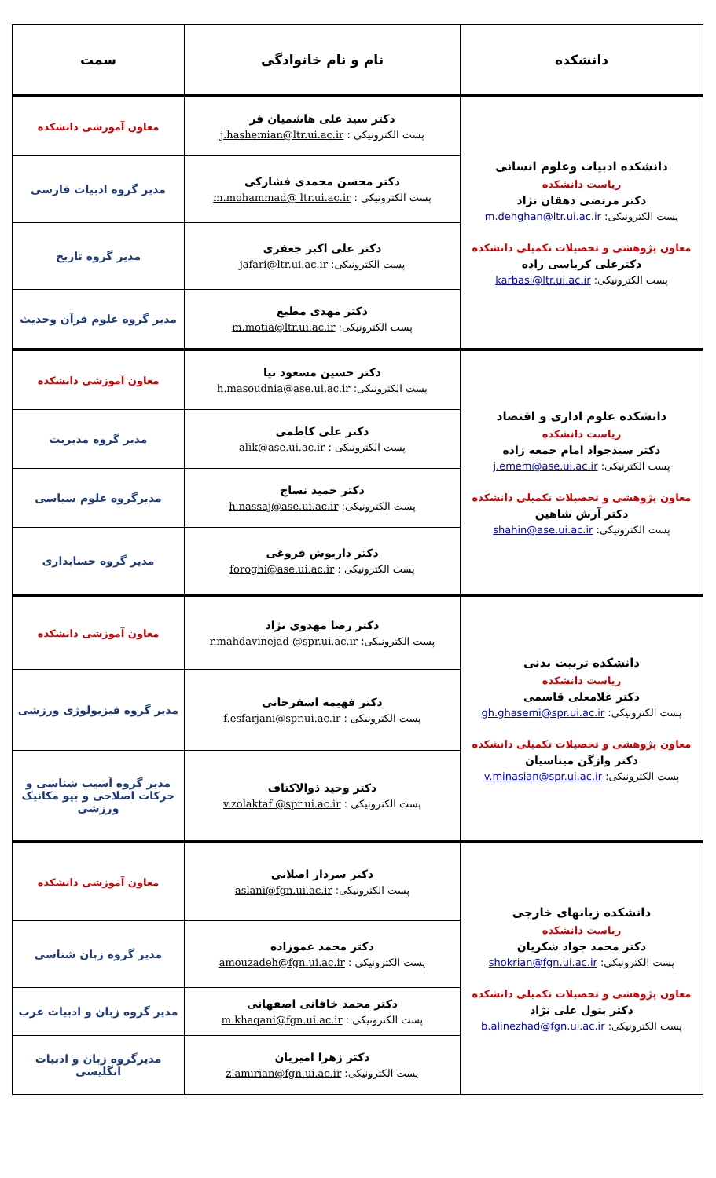| دانشکده | نام و نام خانوادگی | سمت |
| --- | --- | --- |
| دانشکده ادبیات وعلوم انسانی ریاست دانشکده دکتر مرتضی دهقان نژاد پست الکترونیکی: m.dehghan@ltr.ui.ac.ir معاون پژوهشی و تحصیلات تکمیلی دانشکده دکترعلی کرباسی زاده پست الکترونیکی: karbasi@ltr.ui.ac.ir | دکتر سید علی هاشمیان فر پست الکترونیکی : j.hashemian@ltr.ui.ac.ir | معاون آموزشی دانشکده |
| | دکتر محسن محمدی فشارکی پست الکترونیکی : m.mohammad@ ltr.ui.ac.ir | مدیر گروه ادبیات فارسی |
| | دکتر علی اکبر جعفری پست الکترونیکی: jafari@ltr.ui.ac.ir | مدیر گروه تاریخ |
| | دکتر مهدی مطیع پست الکترونیکی: m.motia@ltr.ui.ac.ir | مدیر گروه علوم قرآن وحدیث |
| دانشکده علوم اداری و اقتصاد ریاست دانشکده دکتر سیدجواد امام جمعه زاده پست الکترنیکی: j.emem@ase.ui.ac.ir معاون پژوهشی و تحصیلات تکمیلی دانشکده دکتر آرش شاهین پست الکترونیکی: shahin@ase.ui.ac.ir | دکتر حسین مسعود نیا پست الکترونیکی: h.masoudnia@ase.ui.ac.ir | معاون آموزشی دانشکده |
| | دکتر علی کاظمی پست الکترونیکی : alik@ase.ui.ac.ir | مدیر گروه مدیریت |
| | دکتر حمید نساج پست الکترونیکی: h.nassaj@ase.ui.ac.ir | مدیرگروه علوم سیاسی |
| | دکتر داریوش فروغی پست الکترونیکی : foroghi@ase.ui.ac.ir | مدیر گروه حسابداری |
| دانشکده تربیت بدنی ریاست دانشکده دکتر غلامعلی قاسمی پست الکترونیکی: gh.ghasemi@spr.ui.ac.ir معاون پژوهشی و تحصیلات تکمیلی دانشکده دکتر وازگن میناسیان پست الکترونیکی: v.minasian@spr.ui.ac.ir | دکتر رضا مهدوی نژاد پست الکترونیکی: r.mahdavinejad @spr.ui.ac.ir | معاون آموزشی دانشکده |
| | دکتر فهیمه اسفرجانی پست الکترونیکی : f.esfarjani@spr.ui.ac.ir | مدیر گروه فیزیولوژی ورزشی |
| | دکتر وحید ذوالاکتاف پست الکترونیکی : v.zolaktaf @spr.ui.ac.ir | مدیر گروه آسیب شناسی و حرکات اصلاحی و بیو مکانیک ورزشی |
| دانشکده زبانهای خارجی ریاست دانشکده دکتر محمد جواد شکریان پست الکترونیکی: shokrian@fgn.ui.ac.ir معاون پژوهشی و تحصیلات تکمیلی دانشکده دکتر بتول علی نژاد پست الکترونیکی: b.alinezhad@fgn.ui.ac.ir | دکتر سردار اصلانی پست الکترونیکی: aslani@fgn.ui.ac.ir | معاون آموزشی دانشکده |
| | دکتر محمد عموزاده پست الکترونیکی : amouzadeh@fgn.ui.ac.ir | مدیر گروه زبان شناسی |
| | دکتر محمد خاقانی اصفهانی پست الکترونیکی : m.khaqani@fgn.ui.ac.ir | مدیر گروه زبان و ادبیات عرب |
| | دکتر زهرا امیریان پست الکترونیکی: z.amirian@fgn.ui.ac.ir | مدیرگروه زبان و ادبیات انگلیسی |